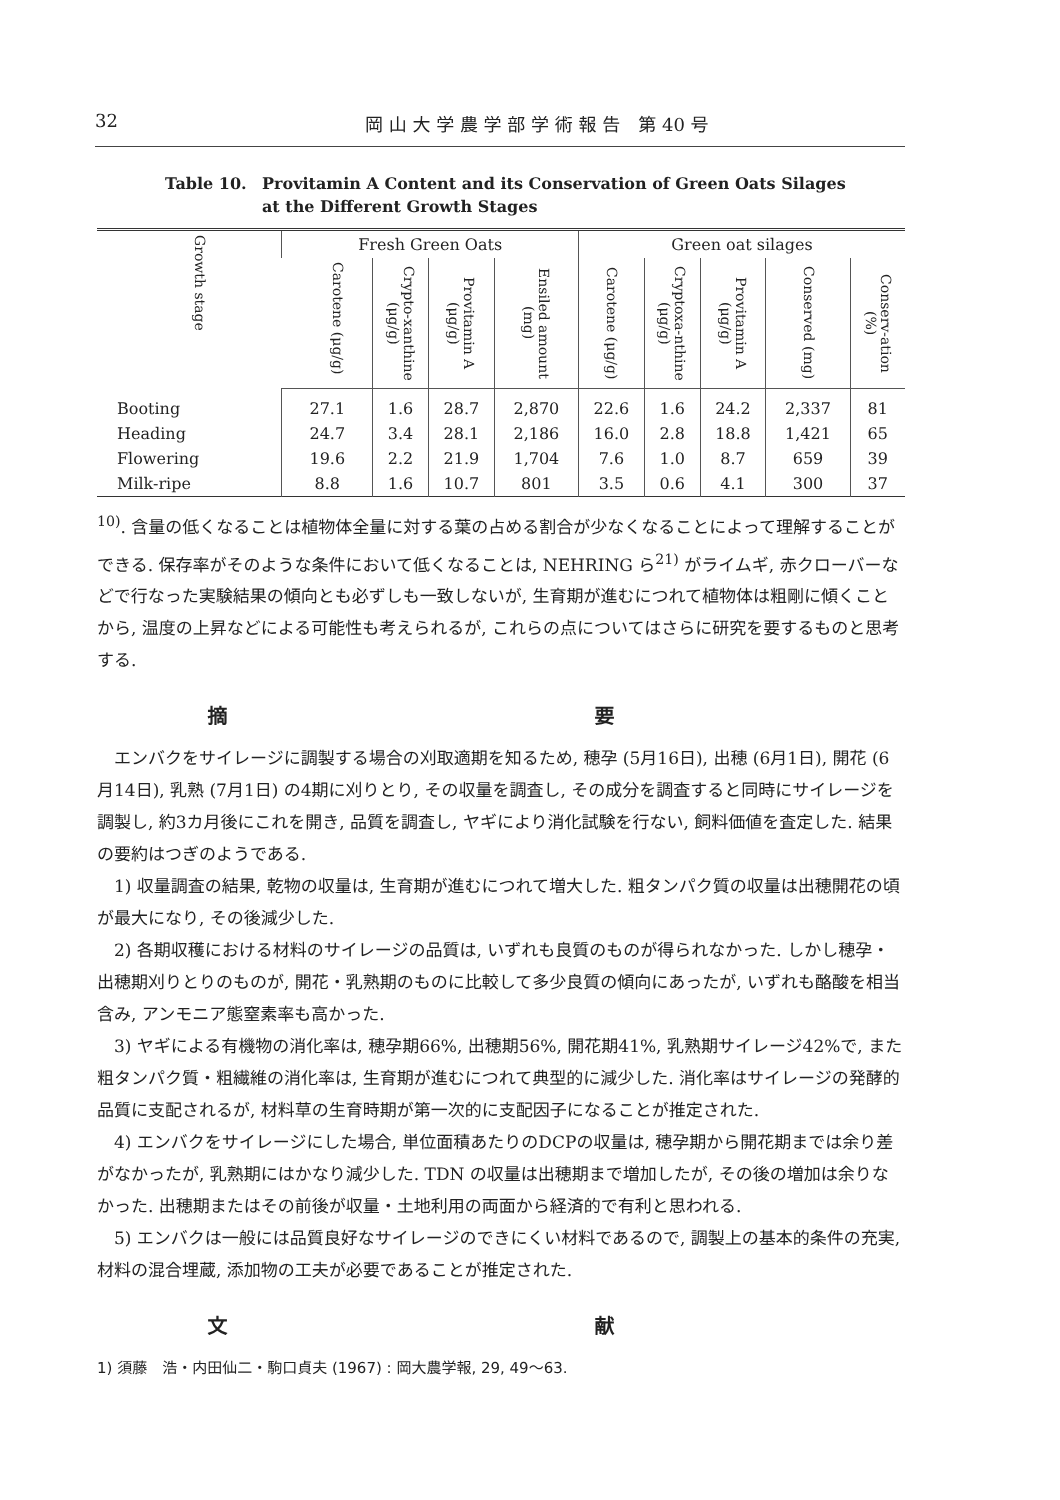32 岡 山 大 学 農 学 部 学 術 報 告　第 40 号
Table 10. Provitamin A Content and its Conservation of Green Oats Silages
at the Different Growth Stages
| Growth stage | Fresh Green Oats | | | | Green oat silages | | | | |
| --- | --- | --- | --- | --- | --- | --- | --- | --- | --- |
| | Carotene (μg/g) | Crypto-xanthine (μg/g) | Provitamin A (μg/g) | Ensiled amount (mg) | Carotene (μg/g) | Cryptoxa-nthine (μg/g) | Provitamin A (μg/g) | Conserved (mg) | Conserv-ation (%) |
| Booting | 27.1 | 1.6 | 28.7 | 2,870 | 22.6 | 1.6 | 24.2 | 2,337 | 81 |
| Heading | 24.7 | 3.4 | 28.1 | 2,186 | 16.0 | 2.8 | 18.8 | 1,421 | 65 |
| Flowering | 19.6 | 2.2 | 21.9 | 1,704 | 7.6 | 1.0 | 8.7 | 659 | 39 |
| Milk-ripe | 8.8 | 1.6 | 10.7 | 801 | 3.5 | 0.6 | 4.1 | 300 | 37 |
<sup>10)</sup>. 含量の低くなることは植物体全量に対する葉の占める割合が少なくなることによって理解することができる. 保存率がそのような条件において低くなることは, NEHRING ら<sup>21)</sup> がライムギ, 赤クローバーなどで行なった実験結果の傾向とも必ずしも一致しないが, 生育期が進むにつれて植物体は粗剛に傾くことから, 温度の上昇などによる可能性も考えられるが, これらの点についてはさらに研究を要するものと思考する.
摘 要
エンバクをサイレージに調製する場合の刈取適期を知るため, 穂孕 (5月16日), 出穂 (6月1日), 開花 (6月14日), 乳熟 (7月1日) の4期に刈りとり, その収量を調査し, その成分を調査すると同時にサイレージを調製し, 約3カ月後にこれを開き, 品質を調査し, ヤギにより消化試験を行ない, 飼料価値を査定した. 結果の要約はつぎのようである.
1) 収量調査の結果, 乾物の収量は, 生育期が進むにつれて増大した. 粗タンパク質の収量は出穂開花の頃が最大になり, その後減少した.
2) 各期収穫における材料のサイレージの品質は, いずれも良質のものが得られなかった. しかし穂孕・出穂期刈りとりのものが, 開花・乳熟期のものに比較して多少良質の傾向にあったが, いずれも酪酸を相当含み, アンモニア態窒素率も高かった.
3) ヤギによる有機物の消化率は, 穂孕期66%, 出穂期56%, 開花期41%, 乳熟期サイレージ42%で, また粗タンパク質・粗繊維の消化率は, 生育期が進むにつれて典型的に減少した. 消化率はサイレージの発酵的品質に支配されるが, 材料草の生育時期が第一次的に支配因子になることが推定された.
4) エンバクをサイレージにした場合, 単位面積あたりのDCPの収量は, 穂孕期から開花期までは余り差がなかったが, 乳熟期にはかなり減少した. TDN の収量は出穂期まで増加したが, その後の増加は余りなかった. 出穂期またはその前後が収量・土地利用の両面から経済的で有利と思われる.
5) エンバクは一般には品質良好なサイレージのできにくい材料であるので, 調製上の基本的条件の充実, 材料の混合埋蔵, 添加物の工夫が必要であることが推定された.
文 献
1) 須藤　浩・内田仙二・駒口貞夫 (1967) : 岡大農学報, 29, 49〜63.